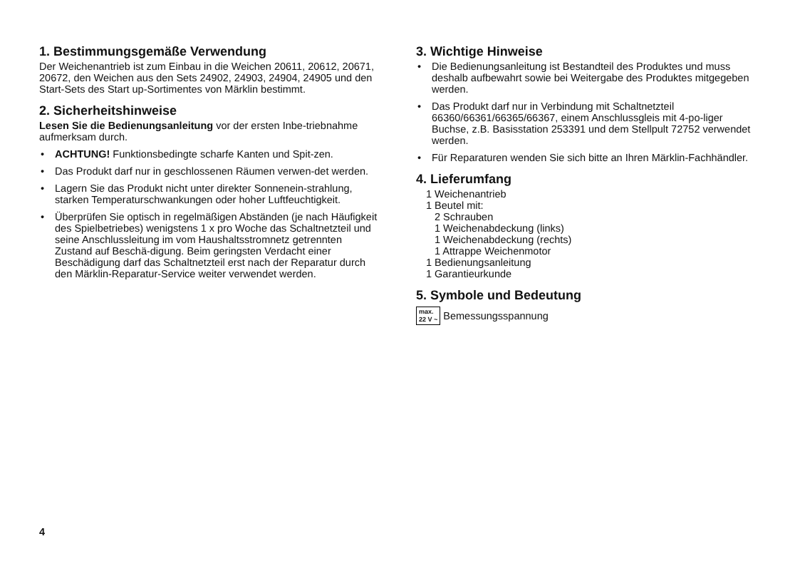1. Bestimmungsgemäße Verwendung
Der Weichenantrieb ist zum Einbau in die Weichen 20611, 20612, 20671, 20672, den Weichen aus den Sets 24902, 24903, 24904, 24905 und den Start-Sets des Start up-Sortimentes von Märklin bestimmt.
2. Sicherheitshinweise
Lesen Sie die Bedienungsanleitung vor der ersten Inbe-triebnahme aufmerksam durch.
• ACHTUNG! Funktionsbedingte scharfe Kanten und Spit-zen.
• Das Produkt darf nur in geschlossenen Räumen verwen-det werden.
• Lagern Sie das Produkt nicht unter direkter Sonnenein-strahlung, starken Temperaturschwankungen oder hoher Luftfeuchtigkeit.
• Überprüfen Sie optisch in regelmäßigen Abständen (je nach Häufigkeit des Spielbetriebes) wenigstens 1 x pro Woche das Schaltnetzteil und seine Anschlussleitung im vom Haushaltsstromnetz getrennten Zustand auf Beschä-digung. Beim geringsten Verdacht einer Beschädigung darf das Schaltnetzteil erst nach der Reparatur durch den Märklin-Reparatur-Service weiter verwendet werden.
3. Wichtige Hinweise
• Die Bedienungsanleitung ist Bestandteil des Produktes und muss deshalb aufbewahrt sowie bei Weitergabe des Produktes mitgegeben werden.
• Das Produkt darf nur in Verbindung mit Schaltnetzteil 66360/66361/66365/66367, einem Anschlussgleis mit 4-po-liger Buchse, z.B. Basisstation 253391 und dem Stellpult 72752 verwendet werden.
• Für Reparaturen wenden Sie sich bitte an Ihren Märklin-Fachhändler.
4. Lieferumfang
1 Weichenantrieb
1 Beutel mit:
2 Schrauben
1 Weichenabdeckung (links)
1 Weichenabdeckung (rechts)
1 Attrappe Weichenmotor
1 Bedienungsanleitung
1 Garantieurkunde
5. Symbole und Bedeutung
max.
22 V ~
Bemessungsspannung
4